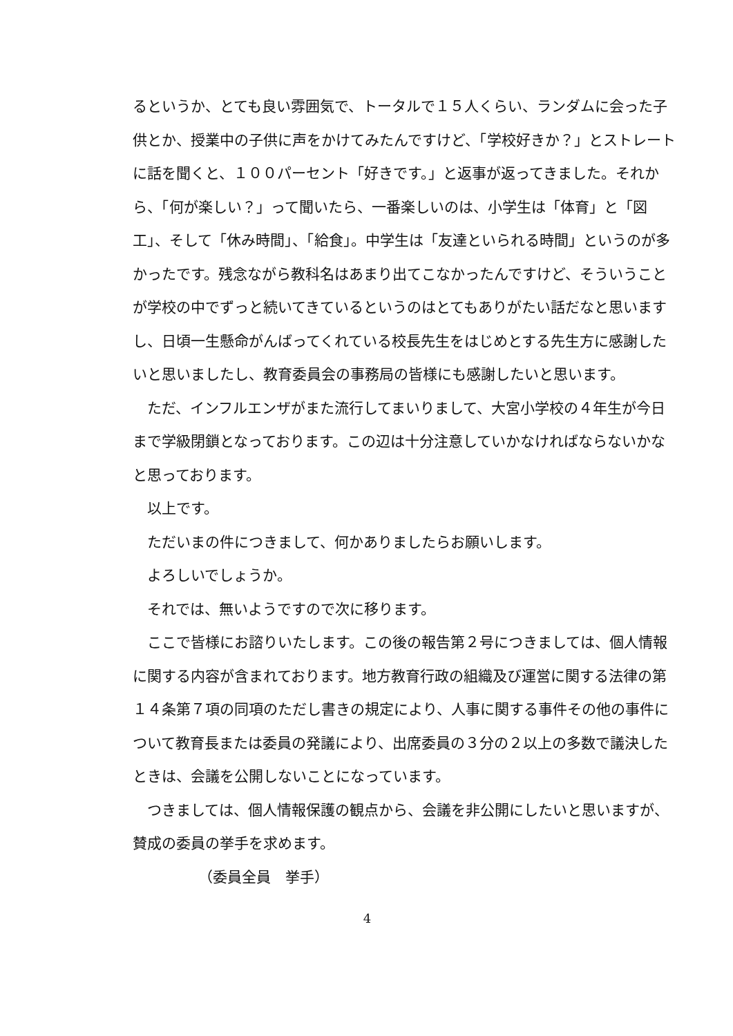るというか、とても良い雰囲気で、トータルで１５人くらい、ランダムに会った子供とか、授業中の子供に声をかけてみたんですけど、「学校好きか？」とストレートに話を聞くと、１００パーセント「好きです。」と返事が返ってきました。それから、「何が楽しい？」って聞いたら、一番楽しいのは、小学生は「体育」と「図工」、そして「休み時間」、「給食」。中学生は「友達といられる時間」というのが多かったです。残念ながら教科名はあまり出てこなかったんですけど、そういうことが学校の中でずっと続いてきているというのはとてもありがたい話だなと思いますし、日頃一生懸命がんばってくれている校長先生をはじめとする先生方に感謝したいと思いましたし、教育委員会の事務局の皆様にも感謝したいと思います。
ただ、インフルエンザがまた流行してまいりまして、大宮小学校の４年生が今日まで学級閉鎖となっております。この辺は十分注意していかなければならないかなと思っております。
以上です。
ただいまの件につきまして、何かありましたらお願いします。
よろしいでしょうか。
それでは、無いようですので次に移ります。
ここで皆様にお諮りいたします。この後の報告第２号につきましては、個人情報に関する内容が含まれております。地方教育行政の組織及び運営に関する法律の第１４条第７項の同項のただし書きの規定により、人事に関する事件その他の事件について教育長または委員の発議により、出席委員の３分の２以上の多数で議決したときは、会議を公開しないことになっています。
つきましては、個人情報保護の観点から、会議を非公開にしたいと思いますが、賛成の委員の挙手を求めます。
（委員全員　挙手）
4